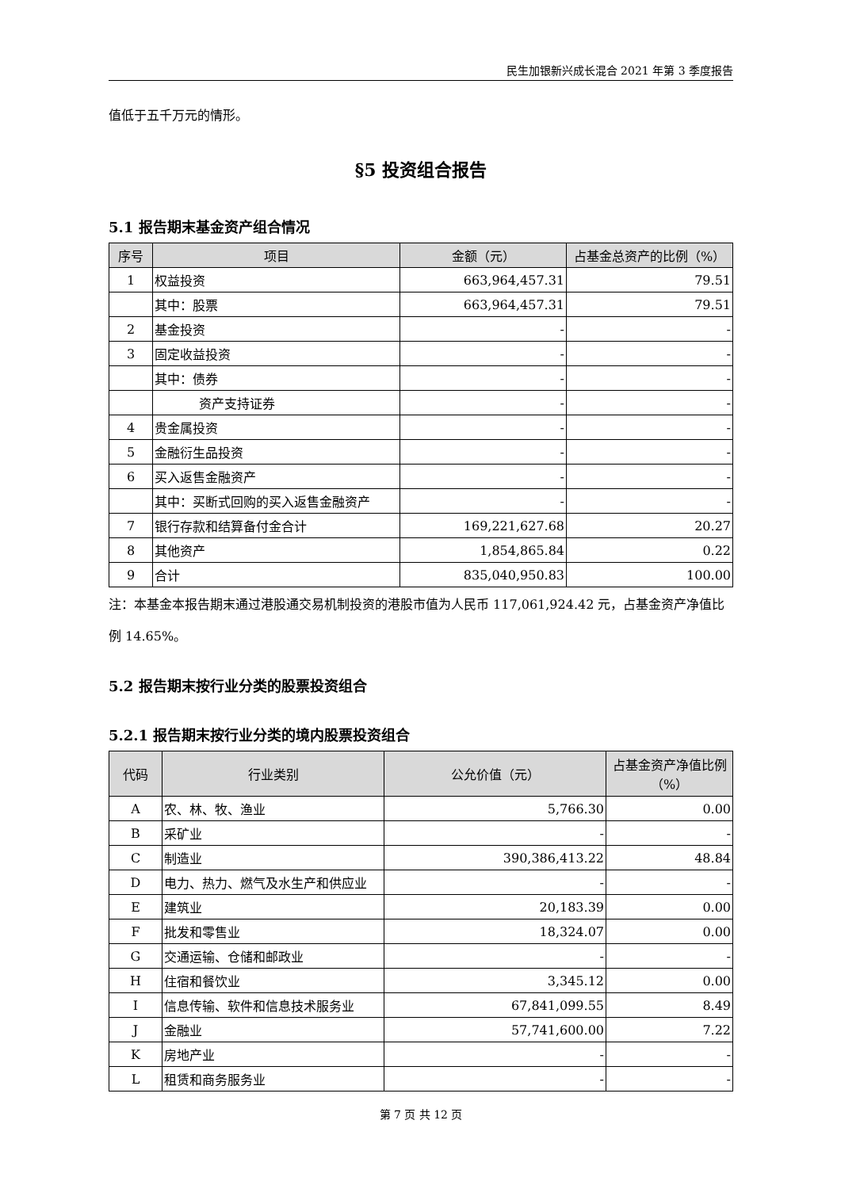民生加银新兴成长混合 2021 年第 3 季度报告
值低于五千万元的情形。
§5 投资组合报告
5.1 报告期末基金资产组合情况
| 序号 | 项目 | 金额（元） | 占基金总资产的比例（%） |
| --- | --- | --- | --- |
| 1 | 权益投资 | 663,964,457.31 | 79.51 |
| | 其中：股票 | 663,964,457.31 | 79.51 |
| 2 | 基金投资 | - | - |
| 3 | 固定收益投资 | - | - |
| | 其中：债券 | - | - |
| | 资产支持证券 | - | - |
| 4 | 贵金属投资 | - | - |
| 5 | 金融衍生品投资 | - | - |
| 6 | 买入返售金融资产 | - | - |
| | 其中：买断式回购的买入返售金融资产 | - | - |
| 7 | 银行存款和结算备付金合计 | 169,221,627.68 | 20.27 |
| 8 | 其他资产 | 1,854,865.84 | 0.22 |
| 9 | 合计 | 835,040,950.83 | 100.00 |
注：本基金本报告期末通过港股通交易机制投资的港股市值为人民币 117,061,924.42 元，占基金资产净值比例 14.65%。
5.2 报告期末按行业分类的股票投资组合
5.2.1 报告期末按行业分类的境内股票投资组合
| 代码 | 行业类别 | 公允价值（元） | 占基金资产净值比例（%） |
| --- | --- | --- | --- |
| A | 农、林、牧、渔业 | 5,766.30 | 0.00 |
| B | 采矿业 | - | - |
| C | 制造业 | 390,386,413.22 | 48.84 |
| D | 电力、热力、燃气及水生产和供应业 | - | - |
| E | 建筑业 | 20,183.39 | 0.00 |
| F | 批发和零售业 | 18,324.07 | 0.00 |
| G | 交通运输、仓储和邮政业 | - | - |
| H | 住宿和餐饮业 | 3,345.12 | 0.00 |
| I | 信息传输、软件和信息技术服务业 | 67,841,099.55 | 8.49 |
| J | 金融业 | 57,741,600.00 | 7.22 |
| K | 房地产业 | - | - |
| L | 租赁和商务服务业 | - | - |
第 7 页 共 12 页